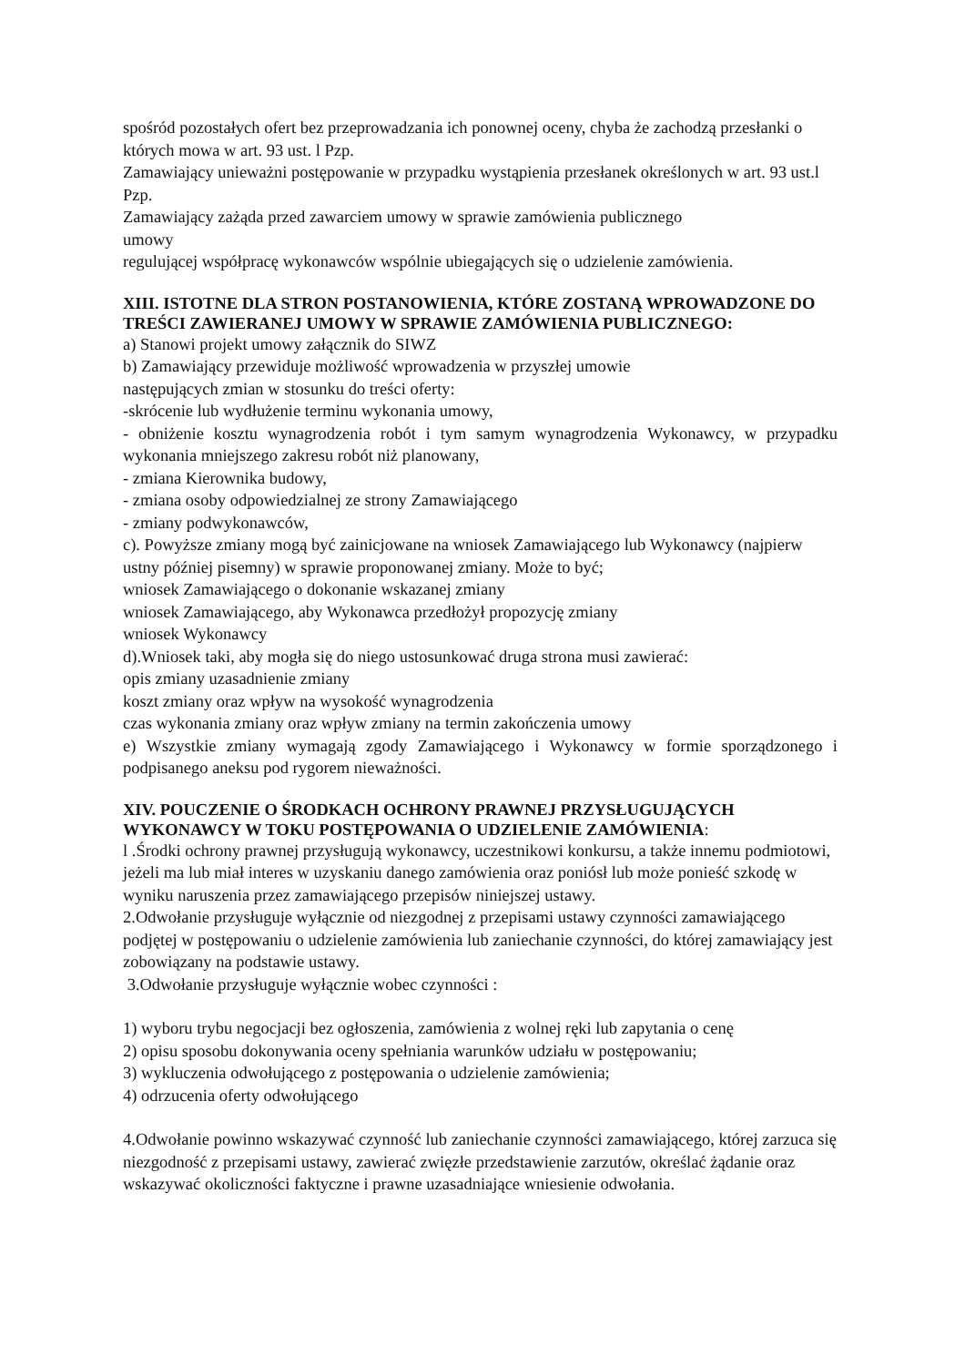spośród pozostałych ofert bez przeprowadzania ich ponownej oceny, chyba że zachodzą przesłanki o których mowa w art. 93 ust. l Pzp.
Zamawiający unieważni postępowanie w przypadku wystąpienia przesłanek określonych w art. 93 ust.l Pzp.
Zamawiający zażąda przed zawarciem umowy w sprawie zamówienia publicznego
umowy
regulującej współpracę wykonawców wspólnie ubiegających się o udzielenie zamówienia.
XIII. ISTOTNE DLA STRON POSTANOWIENIA, KTÓRE ZOSTANĄ WPROWADZONE DO TREŚCI ZAWIERANEJ UMOWY W SPRAWIE ZAMÓWIENIA PUBLICZNEGO:
a) Stanowi projekt umowy załącznik do SIWZ
b) Zamawiający przewiduje możliwość wprowadzenia w przyszłej umowie
następujących zmian w stosunku do treści oferty:
-skrócenie lub wydłużenie terminu wykonania umowy,
- obniżenie kosztu wynagrodzenia robót i tym samym wynagrodzenia Wykonawcy, w przypadku wykonania mniejszego zakresu robót niż planowany,
- zmiana Kierownika budowy,
- zmiana osoby odpowiedzialnej ze strony Zamawiającego
- zmiany podwykonawców,
c). Powyższe zmiany mogą być zainicjowane na wniosek Zamawiającego lub Wykonawcy (najpierw ustny później pisemny) w sprawie proponowanej zmiany. Może to być;
wniosek Zamawiającego o dokonanie wskazanej zmiany
wniosek Zamawiającego, aby Wykonawca przedłożył propozycję zmiany
wniosek Wykonawcy
d).Wniosek taki, aby mogła się do niego ustosunkować druga strona musi zawierać:
opis zmiany uzasadnienie zmiany
koszt zmiany oraz wpływ na wysokość wynagrodzenia
czas wykonania zmiany oraz wpływ zmiany na termin zakończenia umowy
e) Wszystkie zmiany wymagają zgody Zamawiającego i Wykonawcy w formie sporządzonego i podpisanego aneksu pod rygorem nieważności.
XIV. POUCZENIE O ŚRODKACH OCHRONY PRAWNEJ PRZYSŁUGUJĄCYCH WYKONAWCY W TOKU POSTĘPOWANIA O UDZIELENIE ZAMÓWIENIA:
l .Środki ochrony prawnej przysługują wykonawcy, uczestnikowi konkursu, a także innemu podmiotowi, jeżeli ma lub miał interes w uzyskaniu danego zamówienia oraz poniósł lub może ponieść szkodę w wyniku naruszenia przez zamawiającego przepisów niniejszej ustawy.
2.Odwołanie przysługuje wyłącznie od niezgodnej z przepisami ustawy czynności zamawiającego podjętej w postępowaniu o udzielenie zamówienia lub zaniechanie czynności, do której zamawiający jest zobowiązany na podstawie ustawy.
3.Odwołanie przysługuje wyłącznie wobec czynności :
1) wyboru trybu negocjacji bez ogłoszenia, zamówienia z wolnej ręki lub zapytania o cenę
2) opisu sposobu dokonywania oceny spełniania warunków udziału w postępowaniu;
3) wykluczenia odwołującego z postępowania o udzielenie zamówienia;
4) odrzucenia oferty odwołującego
4.Odwołanie powinno wskazywać czynność lub zaniechanie czynności zamawiającego, której zarzuca się niezgodność z przepisami ustawy, zawierać zwięzłe przedstawienie zarzutów, określać żądanie oraz wskazywać okoliczności faktyczne i prawne uzasadniające wniesienie odwołania.